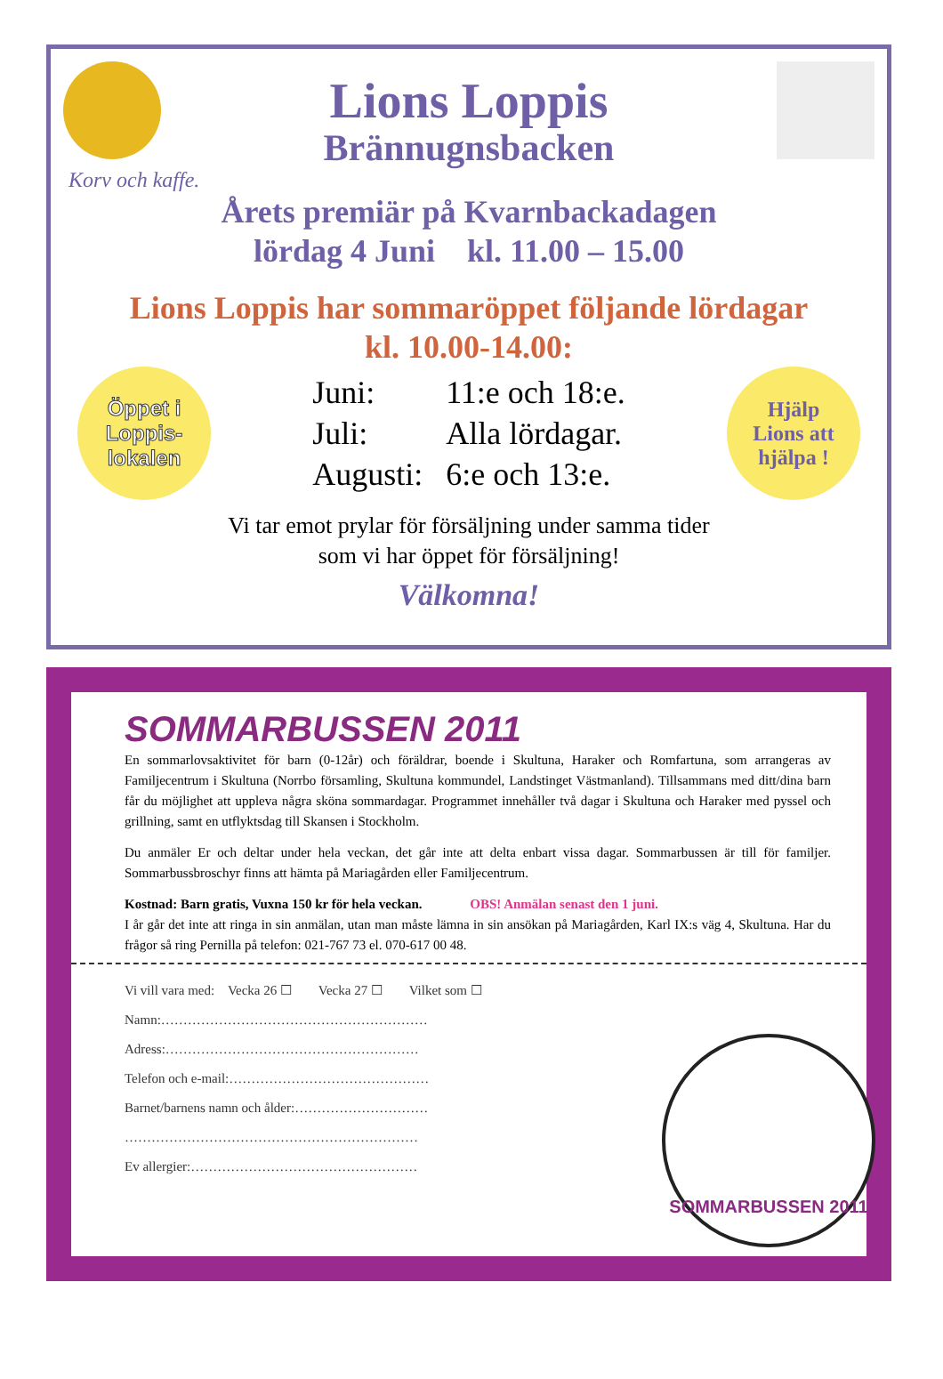Lions Loppis
Brännugnsbacken
Korv och kaffe.
Årets premiär på Kvarnbackadagen
lördag 4 Juni kl. 11.00 – 15.00
Lions Loppis har sommaröppet följande lördagar
kl. 10.00-14.00:
Öppet i
Loppis-
lokalen
Juni: 11:e och 18:e.
Juli: Alla lördagar.
Augusti: 6:e och 13:e.
Hjälp
Lions att
hjälpa !
Vi tar emot prylar för försäljning under samma tider
som vi har öppet för försäljning!
Välkomna!
SOMMARBUSSEN 2011
En sommarlovsaktivitet för barn (0-12år) och föräldrar, boende i Skultuna, Haraker och Romfartuna, som arrangeras av Familjecentrum i Skultuna (Norrbo församling, Skultuna kommundel, Landstinget Västmanland). Tillsammans med ditt/dina barn får du möjlighet att uppleva några sköna sommardagar. Programmet innehåller två dagar i Skultuna och Haraker med pyssel och grillning, samt en utflyktsdag till Skansen i Stockholm.
Du anmäler Er och deltar under hela veckan, det går inte att delta enbart vissa dagar. Sommarbussen är till för familjer. Sommarbussbroschyr finns att hämta på Mariagården eller Familjecentrum.
Kostnad: Barn gratis, Vuxna 150 kr för hela veckan. OBS! Anmälan senast den 1 juni.
I år går det inte att ringa in sin anmälan, utan man måste lämna in sin ansökan på Mariagården, Karl IX:s väg 4, Skultuna. Har du frågor så ring Pernilla på telefon: 021-767 73 el. 070-617 00 48.
Vi vill vara med: Vecka 26 ☐ Vecka 27 ☐ Vilket som ☐
Namn:……………………………………………………
Adress:…………………………………………………
Telefon och e-mail:………………………………………
Barnet/barnens namn och ålder:…………………………
…………………………………………………………
Ev allergier:……………………………………………
SOMMARBUSSEN 2011